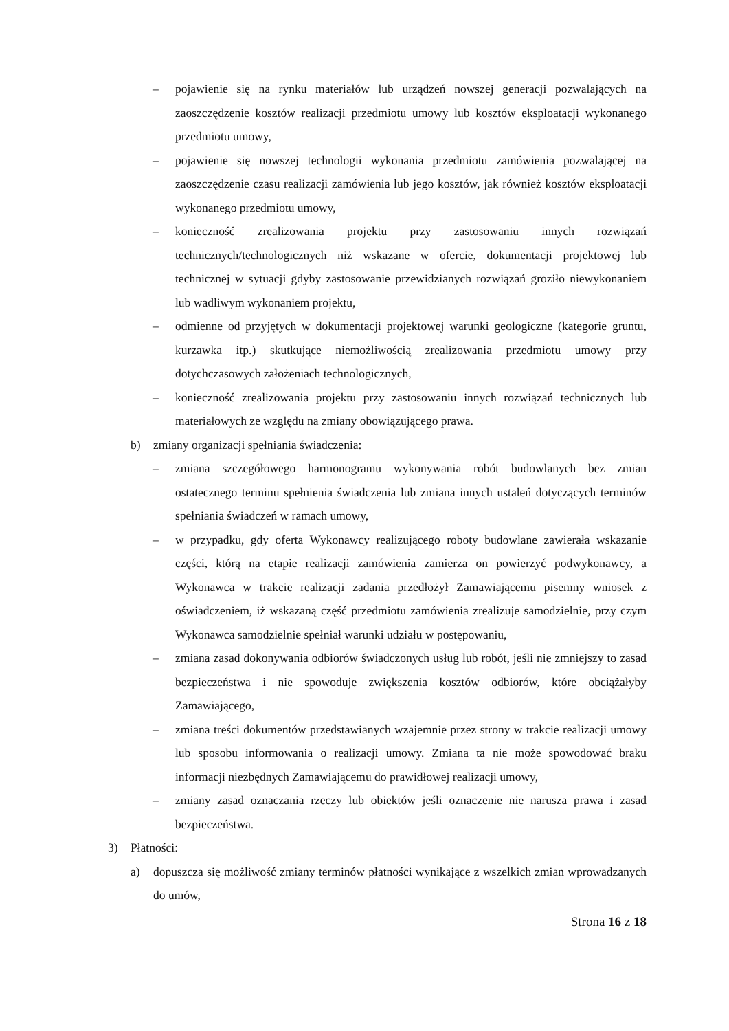– pojawienie się na rynku materiałów lub urządzeń nowszej generacji pozwalających na zaoszczędzenie kosztów realizacji przedmiotu umowy lub kosztów eksploatacji wykonanego przedmiotu umowy,
– pojawienie się nowszej technologii wykonania przedmiotu zamówienia pozwalającej na zaoszczędzenie czasu realizacji zamówienia lub jego kosztów, jak również kosztów eksploatacji wykonanego przedmiotu umowy,
– konieczność zrealizowania projektu przy zastosowaniu innych rozwiązań technicznych/technologicznych niż wskazane w ofercie, dokumentacji projektowej lub technicznej w sytuacji gdyby zastosowanie przewidzianych rozwiązań groziło niewykonaniem lub wadliwym wykonaniem projektu,
– odmienne od przyjętych w dokumentacji projektowej warunki geologiczne (kategorie gruntu, kurzawka itp.) skutkujące niemożliwością zrealizowania przedmiotu umowy przy dotychczasowych założeniach technologicznych,
– konieczność zrealizowania projektu przy zastosowaniu innych rozwiązań technicznych lub materiałowych ze względu na zmiany obowiązującego prawa.
b) zmiany organizacji spełniania świadczenia:
– zmiana szczegółowego harmonogramu wykonywania robót budowlanych bez zmian ostatecznego terminu spełnienia świadczenia lub zmiana innych ustaleń dotyczących terminów spełniania świadczeń w ramach umowy,
– w przypadku, gdy oferta Wykonawcy realizującego roboty budowlane zawierała wskazanie części, którą na etapie realizacji zamówienia zamierza on powierzyć podwykonawcy, a Wykonawca w trakcie realizacji zadania przedłożył Zamawiającemu pisemny wniosek z oświadczeniem, iż wskazaną część przedmiotu zamówienia zrealizuje samodzielnie, przy czym Wykonawca samodzielnie spełniał warunki udziału w postępowaniu,
– zmiana zasad dokonywania odbiorów świadczonych usług lub robót, jeśli nie zmniejszy to zasad bezpieczeństwa i nie spowoduje zwiększenia kosztów odbiorów, które obciążałyby Zamawiającego,
– zmiana treści dokumentów przedstawianych wzajemnie przez strony w trakcie realizacji umowy lub sposobu informowania o realizacji umowy. Zmiana ta nie może spowodować braku informacji niezbędnych Zamawiającemu do prawidłowej realizacji umowy,
– zmiany zasad oznaczania rzeczy lub obiektów jeśli oznaczenie nie narusza prawa i zasad bezpieczeństwa.
3) Płatności:
a) dopuszcza się możliwość zmiany terminów płatności wynikające z wszelkich zmian wprowadzanych do umów,
Strona 16 z 18